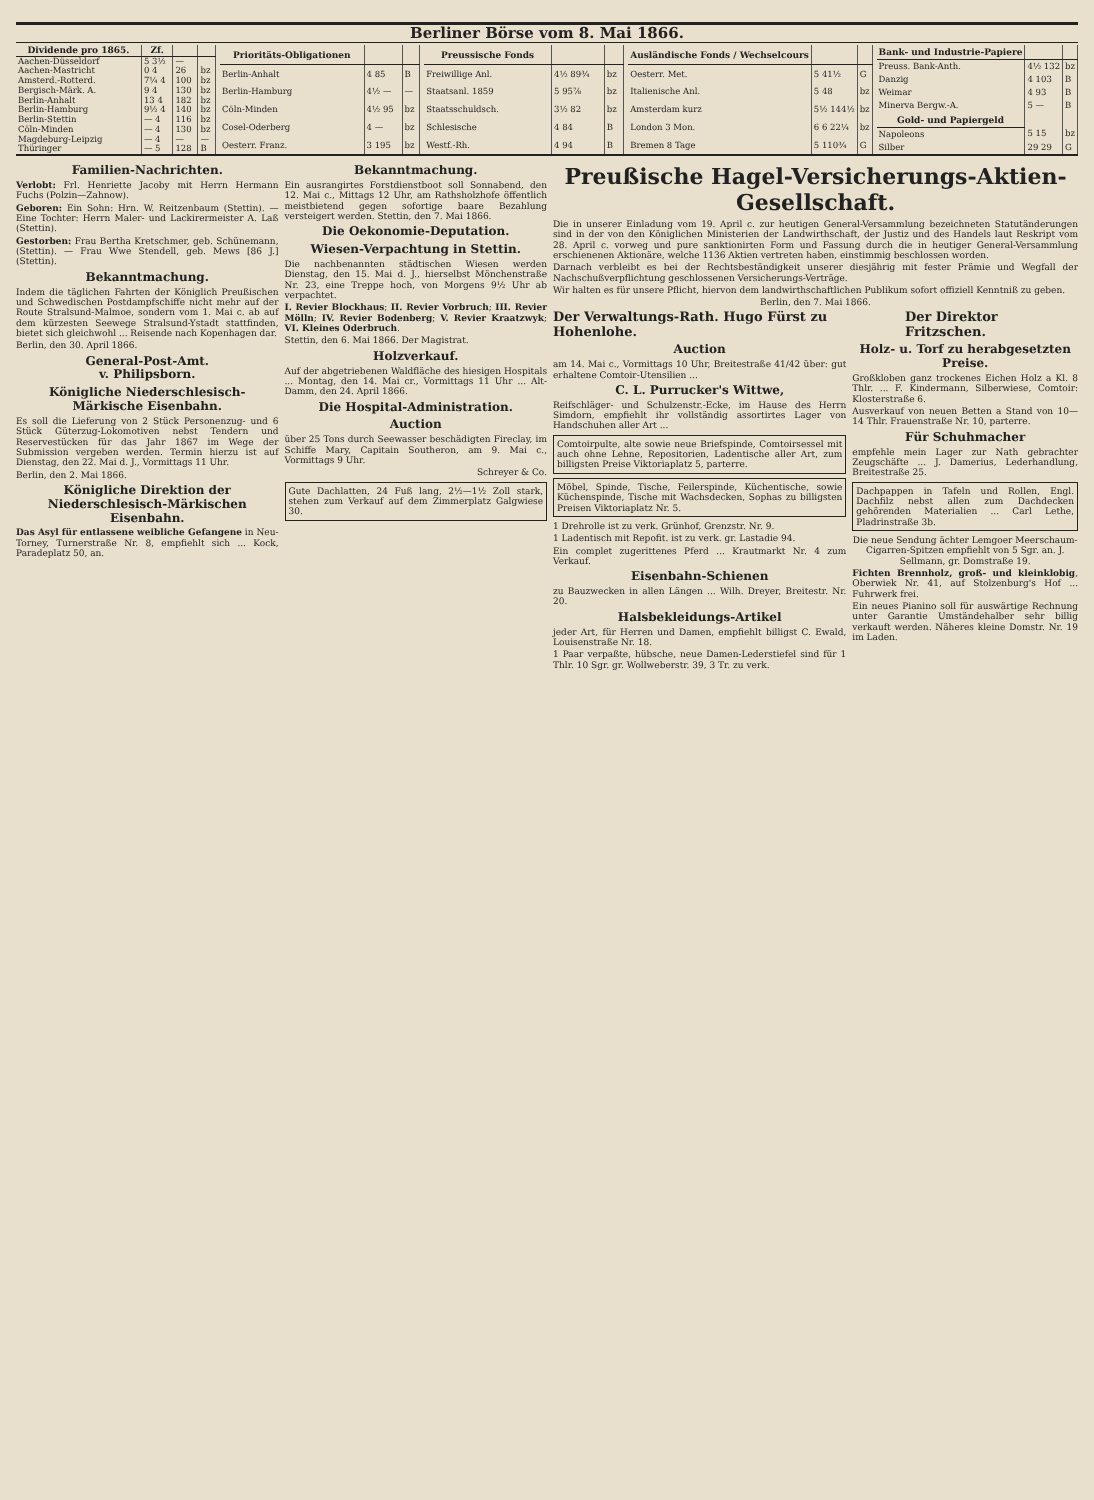Berliner Börse vom 8. Mai 1866.
| Dividende pro 1865. | Zf. | | |
| --- | --- | --- | --- |
| Aachen-Düsseldorf | 5 3½ | — | |
| Aachen-Mastricht | 0 4 | 26 | bz |
| Amsterd.-Rotterd. | 7¼ 4 | 100 | bz |
| Bergisch-Märk. A. | 9 4 | 130 | bz |
| Berlin-Anhalt | 13 4 | 182 | bz |
| Berlin-Hamburg | 9½ 4 | 140 | bz |
| Berlin-Stettin | — 4 | 116 | bz |
| Cöln-Minden | — 4 | 130 | bz |
| Magdeburg-Leipzig | — 4 | — | — |
| Thüringer | — 5 | 128 | B |
| Prioritäts-Obligationen | | |
| --- | --- | --- |
| Berlin-Anhalt | 4 85 | B |
| Berlin-Hamburg | 4½ — | — |
| Cöln-Minden | 4½ 95 | bz |
| Cosel-Oderberg | 4 — | bz |
| Oesterr. Franz. | 3 195 | bz |
| Preussische Fonds | | |
| --- | --- | --- |
| Freiwillige Anl. | 4½ 89¾ | bz |
| Staatsanl. 1859 | 5 95⅞ | bz |
| Staatsschuldsch. | 3½ 82 | bz |
| Schlesische | 4 84 | B |
| Westf.-Rh. | 4 94 | B |
| Ausländische Fonds / Wechselcours | | |
| --- | --- | --- |
| Oesterr. Met. | 5 41½ | G |
| Italienische Anl. | 5 48 | bz |
| Amsterdam kurz | 5½ 144½ | bz |
| London 3 Mon. | 6 6 22¼ | bz |
| Bremen 8 Tage | 5 110¾ | G |
| Bank- und Industrie-Papiere | | |
| --- | --- | --- |
| Preuss. Bank-Anth. | 4½ 132 | bz |
| Danzig | 4 103 | B |
| Weimar | 4 93 | B |
| Minerva Bergw.-A. | 5 — | B |
| Gold- und Papiergeld | | |
| Napoleons | 5 15 | bz |
| Silber | 29 29 | G |
Familien-Nachrichten.
Verlobt: Frl. Henriette Jacoby mit Herrn Hermann Fuchs (Polzin—Zahnow).
Geboren: Ein Sohn: Hrn. W. Reitzenbaum (Stettin). — Eine Tochter: Herrn Maler- und Lackirermeister A. Laß (Stettin).
Gestorben: Frau Bertha Kretschmer, geb. Schünemann, (Stettin). — Frau Wwe Stendell, geb. Mews [86 J.] (Stettin).
Bekanntmachung.
Indem die täglichen Fahrten der Königlich Preußischen und Schwedischen Postdampfschiffe nicht mehr auf der Route Stralsund-Malmoe, sondern vom 1. Mai c. ab auf dem kürzesten Seewege Stralsund-Ystadt stattfinden, bietet sich gleichwohl ... Reisende nach Kopenhagen dar.
Berlin, den 30. April 1866.
General-Post-Amt.
v. Philipsborn.
Königliche Niederschlesisch-Märkische Eisenbahn.
Es soll die Lieferung von 2 Stück Personenzug- und 6 Stück Güterzug-Lokomotiven nebst Tendern und Reservestücken für das Jahr 1867 im Wege der Submission vergeben werden. Termin hierzu ist auf Dienstag, den 22. Mai d. J., Vormittags 11 Uhr.
Berlin, den 2. Mai 1866.
Königliche Direktion der Niederschlesisch-Märkischen Eisenbahn.
Das Asyl für entlassene weibliche Gefangene in Neu-Torney, Turnerstraße Nr. 8, empfiehlt sich ... Kock, Paradeplatz 50, an.
Bekanntmachung.
Ein ausrangirtes Forstdienstboot soll Sonnabend, den 12. Mai c., Mittags 12 Uhr, am Rathsholzhofe öffentlich meistbietend gegen sofortige baare Bezahlung versteigert werden. Stettin, den 7. Mai 1866.
Die Oekonomie-Deputation.
Wiesen-Verpachtung in Stettin.
Die nachbenannten städtischen Wiesen werden Dienstag, den 15. Mai d. J., hierselbst Mönchenstraße Nr. 23, eine Treppe hoch, von Morgens 9½ Uhr ab verpachtet.
I. Revier Blockhaus; II. Revier Vorbruch; III. Revier Mölln; IV. Revier Bodenberg; V. Revier Kraatzwyk; VI. Kleines Oderbruch.
Stettin, den 6. Mai 1866. Der Magistrat.
Holzverkauf.
Auf der abgetriebenen Waldfläche des hiesigen Hospitals ... Montag, den 14. Mai cr., Vormittags 11 Uhr ... Alt-Damm, den 24. April 1866.
Die Hospital-Administration.
Auction
über 25 Tons durch Seewasser beschädigten Fireclay, im Schiffe Mary, Capitain Southeron, am 9. Mai c., Vormittags 9 Uhr.
Schreyer & Co.
Gute Dachlatten, 24 Fuß lang, 2½—1½ Zoll stark, stehen zum Verkauf auf dem Zimmerplatz Galgwiese 30.
Preußische Hagel-Versicherungs-Aktien-Gesellschaft.
Die in unserer Einladung vom 19. April c. zur heutigen General-Versammlung bezeichneten Statutänderungen sind in der von den Königlichen Ministerien der Landwirthschaft, der Justiz und des Handels laut Reskript vom 28. April c. vorweg und pure sanktionirten Form und Fassung durch die in heutiger General-Versammlung erschienenen Aktionäre, welche 1136 Aktien vertreten haben, einstimmig beschlossen worden.
Darnach verbleibt es bei der Rechtsbeständigkeit unserer diesjährig mit fester Prämie und Wegfall der Nachschußverpflichtung geschlossenen Versicherungs-Verträge.
Wir halten es für unsere Pflicht, hiervon dem landwirthschaftlichen Publikum sofort offiziell Kenntniß zu geben.
Berlin, den 7. Mai 1866.
Der Verwaltungs-Rath. Hugo Fürst zu Hohenlohe. Der Direktor Fritzschen.
Auction
am 14. Mai c., Vormittags 10 Uhr, Breitestraße 41/42 über: gut erhaltene Comtoir-Utensilien ...
C. L. Purrucker's Wittwe,
Reifschläger- und Schulzenstr.-Ecke, im Hause des Herrn Simdorn, empfiehlt ihr vollständig assortirtes Lager von Handschuhen aller Art ...
Comtoirpulte, alte sowie neue Briefspinde, Comtoirsessel mit auch ohne Lehne, Repositorien, Ladentische aller Art, zum billigsten Preise Viktoriaplatz 5, parterre.
Möbel, Spinde, Tische, Feilerspinde, Küchentische, sowie Küchenspinde, Tische mit Wachsdecken, Sophas zu billigsten Preisen Viktoriaplatz Nr. 5.
1 Drehrolle ist zu verk. Grünhof, Grenzstr. Nr. 9.
1 Ladentisch mit Repofit. ist zu verk. gr. Lastadie 94.
Ein complet zugerittenes Pferd ... Krautmarkt Nr. 4 zum Verkauf.
Eisenbahn-Schienen
zu Bauzwecken in allen Längen ... Wilh. Dreyer, Breitestr. Nr. 20.
Halsbekleidungs-Artikel
jeder Art, für Herren und Damen, empfiehlt billigst C. Ewald, Louisenstraße Nr. 18.
1 Paar verpaßte, hübsche, neue Damen-Lederstiefel sind für 1 Thlr. 10 Sgr. gr. Wollweberstr. 39, 3 Tr. zu verk.
Holz- u. Torf zu herabgesetzten Preise.
Großkloben ganz trockenes Eichen Holz a Kl. 8 Thlr. ... F. Kindermann, Silberwiese, Comtoir: Klosterstraße 6.
Ausverkauf von neuen Betten a Stand von 10—14 Thlr. Frauenstraße Nr. 10, parterre.
Für Schuhmacher
empfehle mein Lager zur Nath gebrachter Zeugschäfte ... J. Damerius, Lederhandlung, Breitestraße 25.
Dachpappen in Tafeln und Rollen, Engl. Dachfilz nebst allen zum Dachdecken gehörenden Materialien ... Carl Lethe, Pladrinstraße 3b.
Die neue Sendung ächter Lemgoer Meerschaum-Cigarren-Spitzen empfiehlt von 5 Sgr. an. J. Sellmann, gr. Domstraße 19.
Fichten Brennholz, groß- und kleinklobig, Oberwiek Nr. 41, auf Stolzenburg's Hof ... Fuhrwerk frei.
Ein neues Pianino soll für auswärtige Rechnung unter Garantie Umständehalber sehr billig verkauft werden. Näheres kleine Domstr. Nr. 19 im Laden.